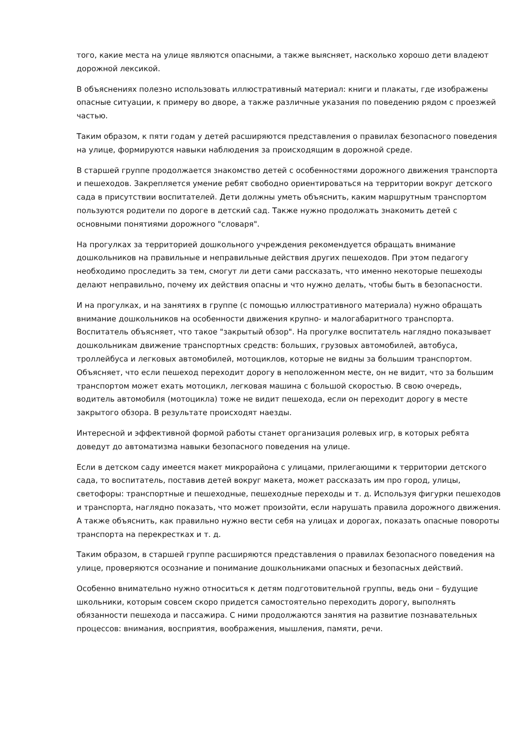того, какие места на улице являются опасными, а также выясняет, насколько хорошо дети владеют дорожной лексикой.
В объяснениях полезно использовать иллюстративный материал: книги и плакаты, где изображены опасные ситуации, к примеру во дворе, а также различные указания по поведению рядом с проезжей частью.
Таким образом, к пяти годам у детей расширяются представления о правилах безопасного поведения на улице, формируются навыки наблюдения за происходящим в дорожной среде.
В старшей группе продолжается знакомство детей с особенностями дорожного движения транспорта и пешеходов. Закрепляется умение ребят свободно ориентироваться на территории вокруг детского сада в присутствии воспитателей. Дети должны уметь объяснить, каким маршрутным транспортом пользуются родители по дороге в детский сад. Также нужно продолжать знакомить детей с основными понятиями дорожного "словаря".
На прогулках за территорией дошкольного учреждения рекомендуется обращать внимание дошкольников на правильные и неправильные действия других пешеходов. При этом педагогу необходимо проследить за тем, смогут ли дети сами рассказать, что именно некоторые пешеходы делают неправильно, почему их действия опасны и что нужно делать, чтобы быть в безопасности.
И на прогулках, и на занятиях в группе (с помощью иллюстративного материала) нужно обращать внимание дошкольников на особенности движения крупно- и малогабаритного транспорта. Воспитатель объясняет, что такое "закрытый обзор". На прогулке воспитатель наглядно показывает дошкольникам движение транспортных средств: больших, грузовых автомобилей, автобуса, троллейбуса и легковых автомобилей, мотоциклов, которые не видны за большим транспортом. Объясняет, что если пешеход переходит дорогу в неположенном месте, он не видит, что за большим транспортом может ехать мотоцикл, легковая машина с большой скоростью. В свою очередь, водитель автомобиля (мотоцикла) тоже не видит пешехода, если он переходит дорогу в месте закрытого обзора. В результате происходят наезды.
Интересной и эффективной формой работы станет организация ролевых игр, в которых ребята доведут до автоматизма навыки безопасного поведения на улице.
Если в детском саду имеется макет микрорайона с улицами, прилегающими к территории детского сада, то воспитатель, поставив детей вокруг макета, может рассказать им про город, улицы, светофоры: транспортные и пешеходные, пешеходные переходы и т. д. Используя фигурки пешеходов и транспорта, наглядно показать, что может произойти, если нарушать правила дорожного движения. А также объяснить, как правильно нужно вести себя на улицах и дорогах, показать опасные повороты транспорта на перекрестках и т. д.
Таким образом, в старшей группе расширяются представления о правилах безопасного поведения на улице, проверяются осознание и понимание дошкольниками опасных и безопасных действий.
Особенно внимательно нужно относиться к детям подготовительной группы, ведь они – будущие школьники, которым совсем скоро придется самостоятельно переходить дорогу, выполнять обязанности пешехода и пассажира. С ними продолжаются занятия на развитие познавательных процессов: внимания, восприятия, воображения, мышления, памяти, речи.